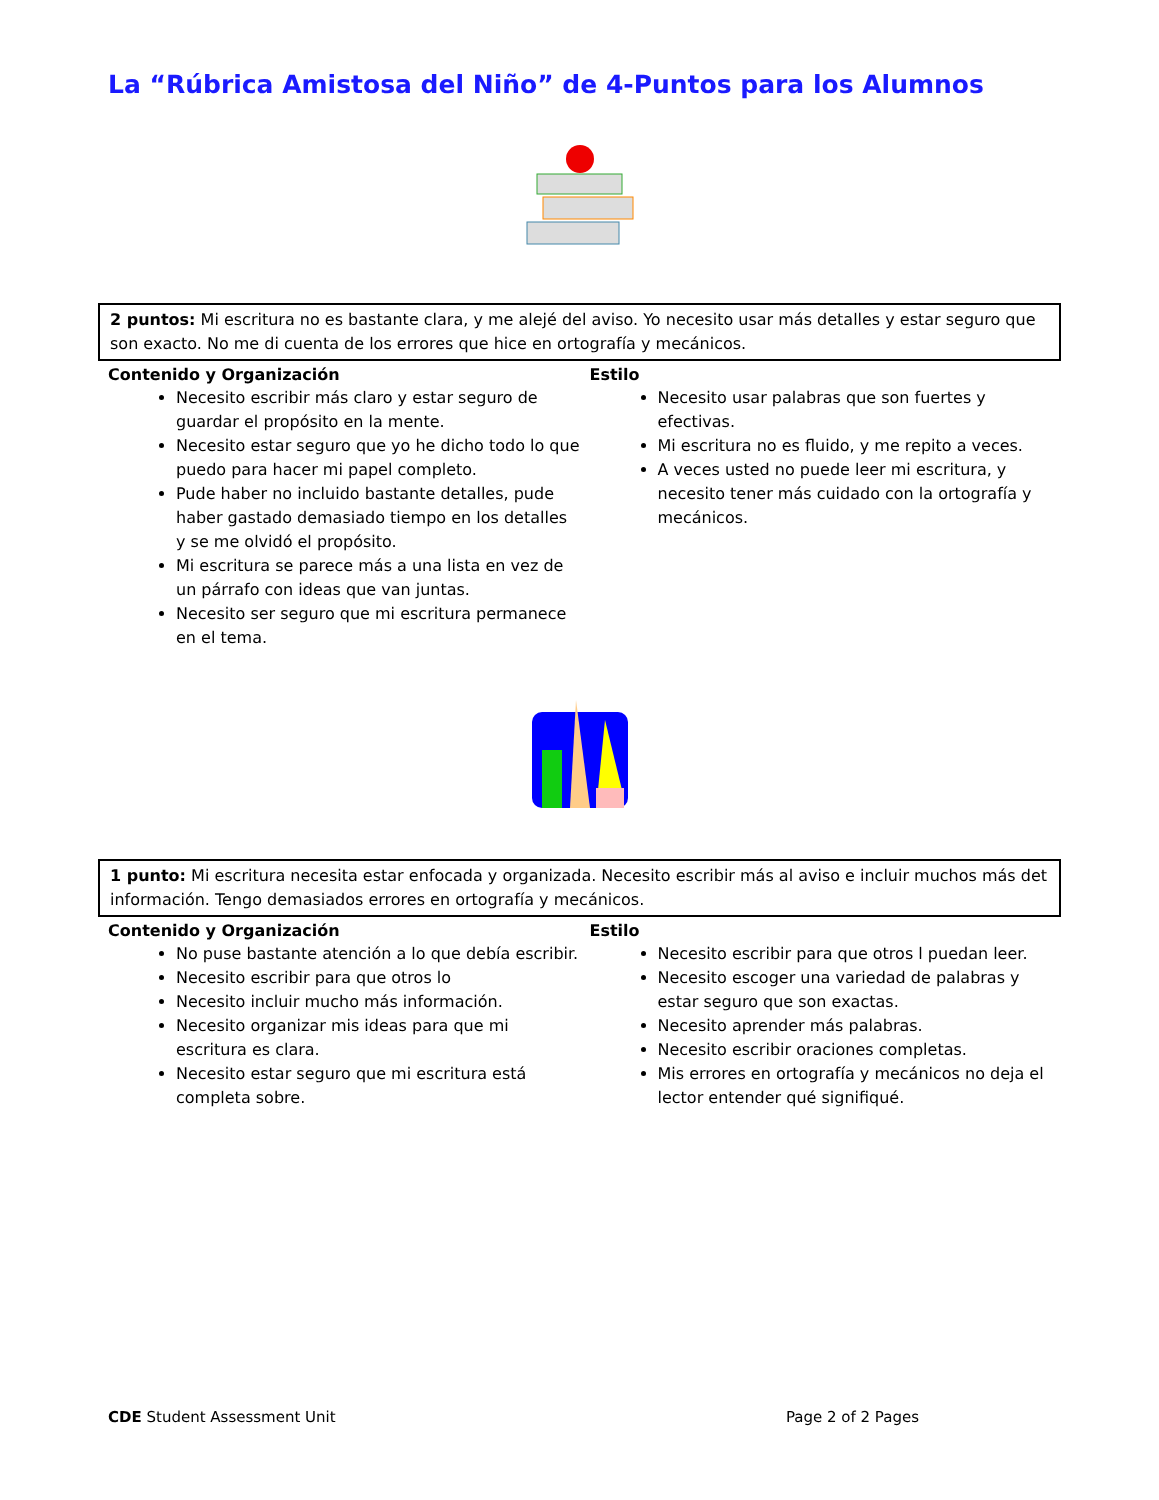La “Rúbrica Amistosa del Niño” de 4-Puntos para los Alumnos
2 puntos: Mi escritura no es bastante clara, y me alejé del aviso. Yo necesito usar más detalles y estar seguro que son exacto. No me di cuenta de los errores que hice en ortografía y mecánicos.
Contenido y Organización
Necesito escribir más claro y estar seguro de guardar el propósito en la mente.
Necesito estar seguro que yo he dicho todo lo que puedo para hacer mi papel completo.
Pude haber no incluido bastante detalles, pude haber gastado demasiado tiempo en los detalles y se me olvidó el propósito.
Mi escritura se parece más a una lista en vez de un párrafo con ideas que van juntas.
Necesito ser seguro que mi escritura permanece en el tema.
Estilo
Necesito usar palabras que son fuertes y efectivas.
Mi escritura no es fluido, y me repito a veces.
A veces usted no puede leer mi escritura, y necesito tener más cuidado con la ortografía y mecánicos.
1 punto: Mi escritura necesita estar enfocada y organizada. Necesito escribir más al aviso e incluir muchos más det
información. Tengo demasiados errores en ortografía y mecánicos.
Contenido y Organización
No puse bastante atención a lo que debía escribir.
Necesito escribir para que otros lo
Necesito incluir mucho más información.
Necesito organizar mis ideas para que mi escritura es clara.
Necesito estar seguro que mi escritura está completa sobre.
Estilo
Necesito escribir para que otros l puedan leer.
Necesito escoger una variedad de palabras y estar seguro que son exactas.
Necesito aprender más palabras.
Necesito escribir oraciones completas.
Mis errores en ortografía y mecánicos no deja el lector entender qué signifiqué.
CDE Student Assessment Unit Page 2 of 2 Pages